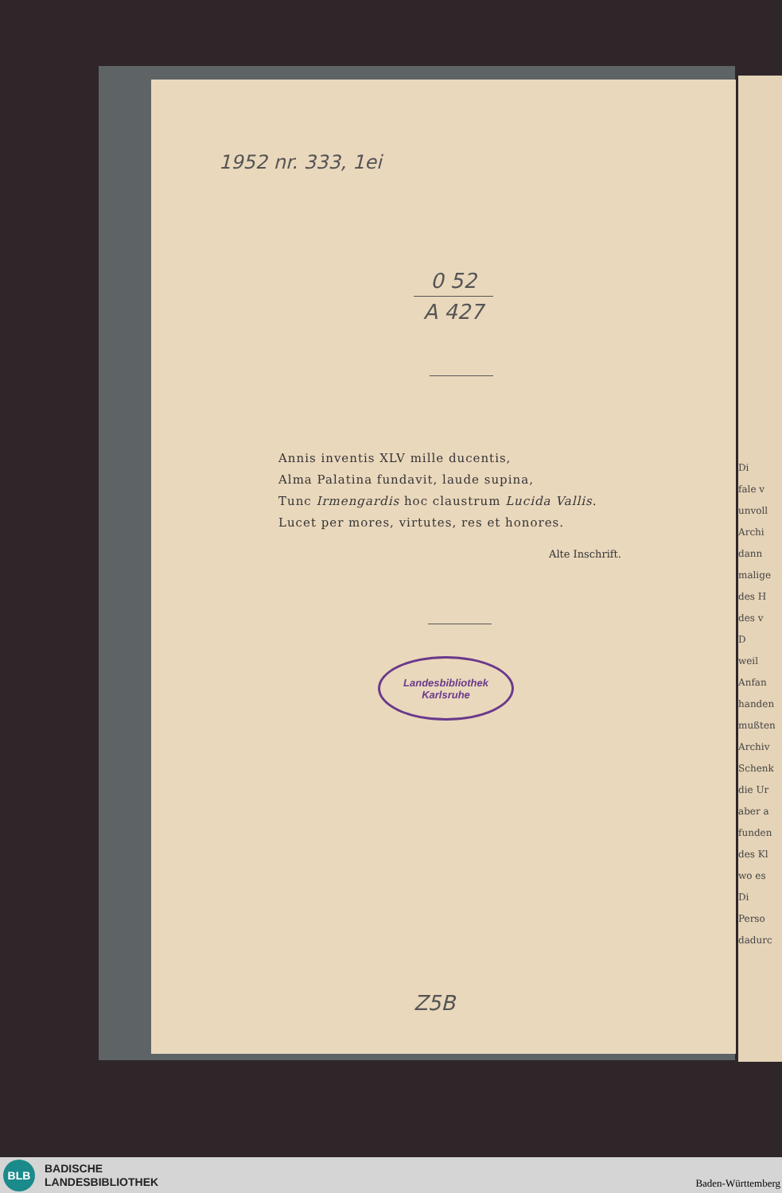1952 nr. 333, 1ei
0 52
A 427
Annis inventis XLV mille ducentis,
Alma Palatina fundavit, laude supina,
Tunc Irmengardis hoc claustrum Lucida Vallis.
Lucet per mores, virtutes, res et honores.
Alte Inschrift.
Landesbibliothek
Karlsruhe
Z5B
Di
fale v
unvoll
Archi
dann
malige
des H
des v
D
weil
Anfan
handen
mußten
Archiv
Schenk
die Ur
aber a
funden
des Kl
wo es
Di
Perso
dadurc
BLB
BADISCHE
LANDESBIBLIOTHEK
Baden-Württemberg